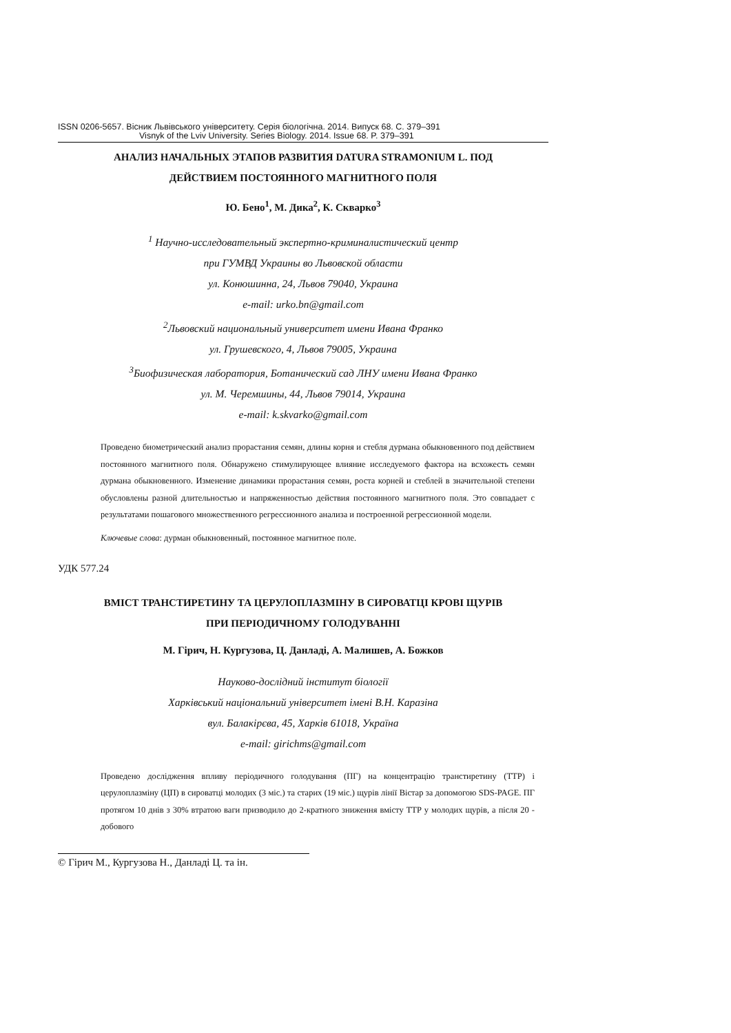ISSN 0206-5657. Вісник Львівського університету. Серія біологічна. 2014. Випуск 68. С. 379–391
Visnyk of the Lviv University. Series Biology. 2014. Issue 68. P. 379–391
АНАЛИЗ НАЧАЛЬНЫХ ЭТАПОВ РАЗВИТИЯ DATURA STRAMONIUM L. ПОД
ДЕЙСТВИЕМ ПОСТОЯННОГО МАГНИТНОГО ПОЛЯ
Ю. Бено<sup>1</sup>, М. Дика<sup>2</sup>, К. Скварко<sup>3</sup>
<sup>1</sup> Научно-исследовательный экспертно-криминалистический центр
при ГУМВД Украины во Львовской области
ул. Конюшинна, 24, Львов 79040, Украина
e-mail: urko.bn@gmail.com
<sup>2</sup> Львовский национальный университет имени Ивана Франко
ул. Грушевского, 4, Львов 79005, Украина
<sup>3</sup> Биофизическая лаборатория, Ботанический сад ЛНУ имени Ивана Франко
ул. М. Черемшины, 44, Львов 79014, Украина
e-mail: k.skvarko@gmail.com
Проведено биометрический анализ прорастания семян, длины корня и стебля дурмана обыкновенного под действием постоянного магнитного поля. Обнаружено стимулирующее влияние исследуемого фактора на всхожесть семян дурмана обыкновенного. Изменение динамики прорастания семян, роста корней и стеблей в значительной степени обусловлены разной длительностью и напряженностью действия постоянного магнитного поля. Это совпадает с результатами пошагового множественного регрессионного анализа и построенной регрессионной модели.
Ключевые слова: дурман обыкновенный, постоянное магнитное поле.
УДК 577.24
ВМІСТ ТРАНСТИРЕТИНУ ТА ЦЕРУЛОПЛАЗМІНУ В СИРОВАТЦІ КРОВІ ЩУРІВ
ПРИ ПЕРІОДИЧНОМУ ГОЛОДУВАННІ
М. Гірич, Н. Кургузова, Ц. Данладі, А. Малишев, А. Божков
Науково-дослідний інститут біології
Харківський національний університет імені В.Н. Каразіна
вул. Балакірєва, 45, Харків 61018, Україна
e-mail: girichms@gmail.com
Проведено дослідження впливу періодичного голодування (ПГ) на концентрацію транстиретину (ТТР) і церулоплазміну (ЦП) в сироватці молодих (3 міс.) та старих (19 міс.) щурів лінії Вістар за допомогою SDS-PAGE. ПГ протягом 10 днів з 30% втратою ваги призводило до 2-кратного зниження вмісту ТТР у молодих щурів, а після 20 - добового
© Гірич М., Кургузова Н., Данладі Ц. та ін.